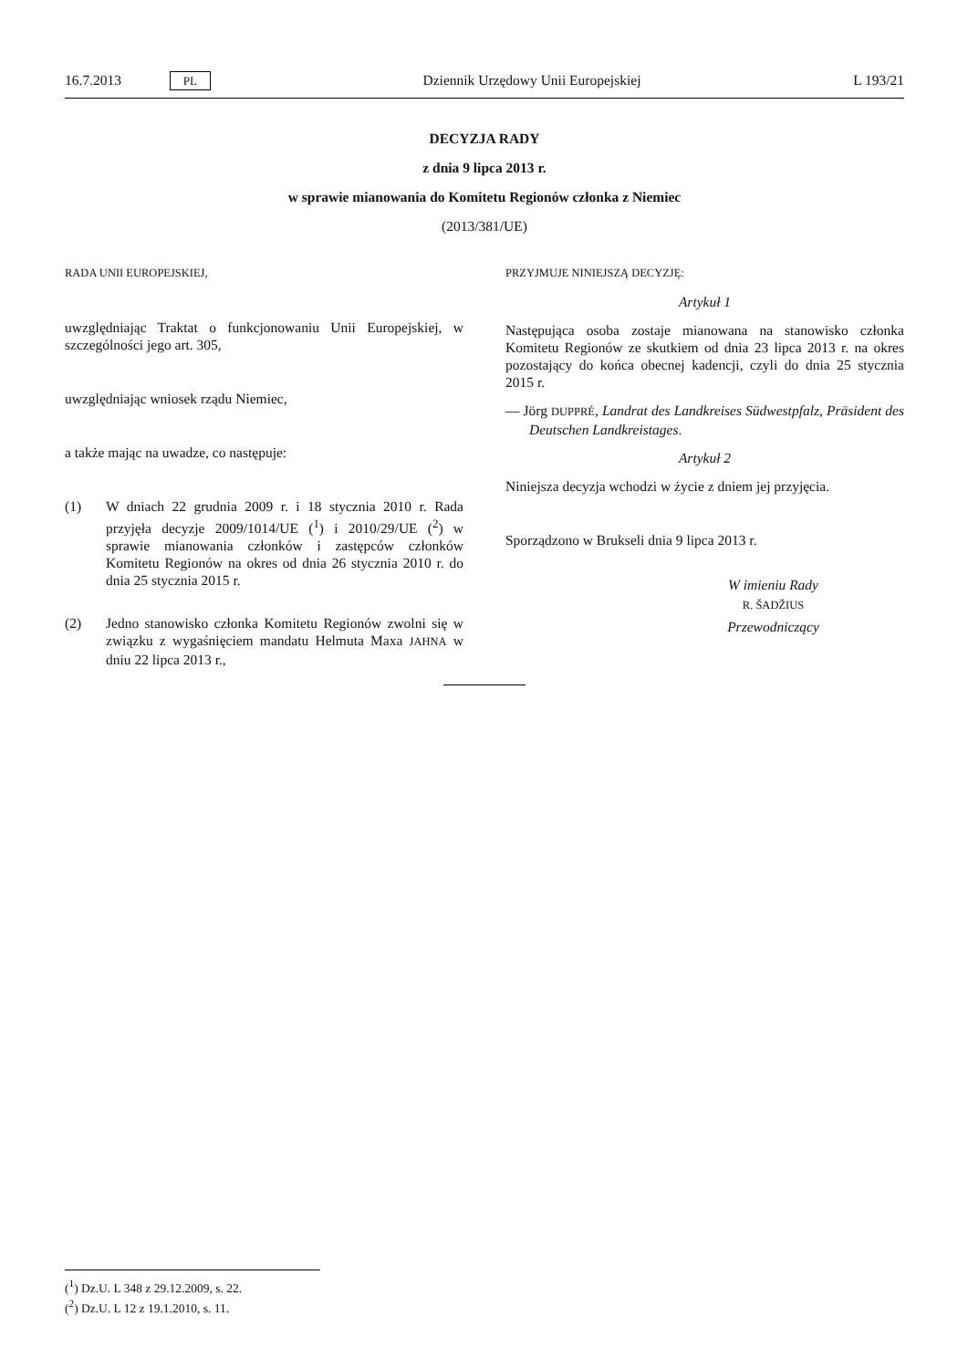16.7.2013 PL Dziennik Urzędowy Unii Europejskiej L 193/21
DECYZJA RADY
z dnia 9 lipca 2013 r.
w sprawie mianowania do Komitetu Regionów członka z Niemiec
(2013/381/UE)
RADA UNII EUROPEJSKIEJ,
uwzględniając Traktat o funkcjonowaniu Unii Europejskiej, w szczególności jego art. 305,
uwzględniając wniosek rządu Niemiec,
a także mając na uwadze, co następuje:
(1) W dniach 22 grudnia 2009 r. i 18 stycznia 2010 r. Rada przyjęła decyzje 2009/1014/UE (<sup>1</sup>) i 2010/29/UE (<sup>2</sup>) w sprawie mianowania członków i zastępców członków Komitetu Regionów na okres od dnia 26 stycznia 2010 r. do dnia 25 stycznia 2015 r.
(2) Jedno stanowisko członka Komitetu Regionów zwolni się w związku z wygaśnięciem mandatu Helmuta Maxa JAHNA w dniu 22 lipca 2013 r.,
PRZYJMUJE NINIEJSZĄ DECYZJĘ:
Artykuł 1
Następująca osoba zostaje mianowana na stanowisko członka Komitetu Regionów ze skutkiem od dnia 23 lipca 2013 r. na okres pozostający do końca obecnej kadencji, czyli do dnia 25 stycznia 2015 r.
— Jörg DUPPRÉ, Landrat des Landkreises Südwestpfalz, Präsident des Deutschen Landkreistages.
Artykuł 2
Niniejsza decyzja wchodzi w życie z dniem jej przyjęcia.
Sporządzono w Brukseli dnia 9 lipca 2013 r.
W imieniu Rady
R. ŠADŽIUS
Przewodniczący
(<sup>1</sup>) Dz.U. L 348 z 29.12.2009, s. 22.
(<sup>2</sup>) Dz.U. L 12 z 19.1.2010, s. 11.